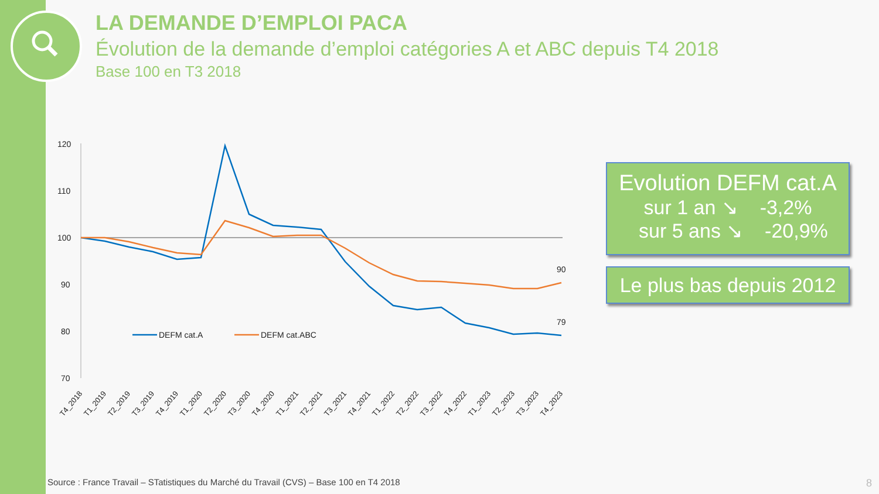LA DEMANDE D’EMPLOI PACA
Évolution de la demande d’emploi catégories A et ABC depuis T4 2018
Base 100 en T3 2018
120
110
100
90
80
70
90
79
DEFM cat.A
DEFM cat.ABC
T4_2018
T1_2019
T2_2019
T3_2019
T4_2019
T1_2020
T2_2020
T3_2020
T4_2020
T1_2021
T2_2021
T3_2021
T4_2021
T1_2022
T2_2022
T3_2022
T4_2022
T1_2023
T2_2023
T3_2023
T4_2023
Evolution DEFM cat.A
sur 1 an ↘ -3,2%
sur 5 ans ↘ -20,9%
Le plus bas depuis 2012
Source : France Travail – STatistiques du Marché du Travail (CVS) – Base 100 en T4 2018
8